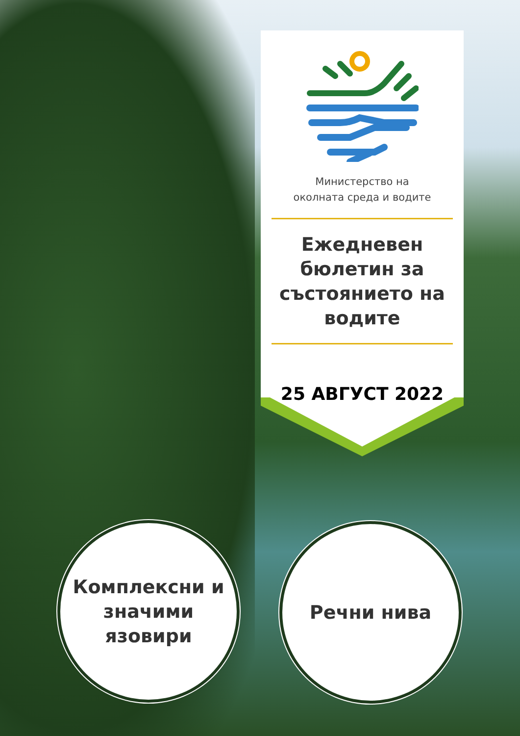Министерство на
околната среда и водите
Ежедневен
бюлетин за
състоянието на
водите
25 АВГУСТ 2022
Комплексни и
значими
язовири
Речни нива